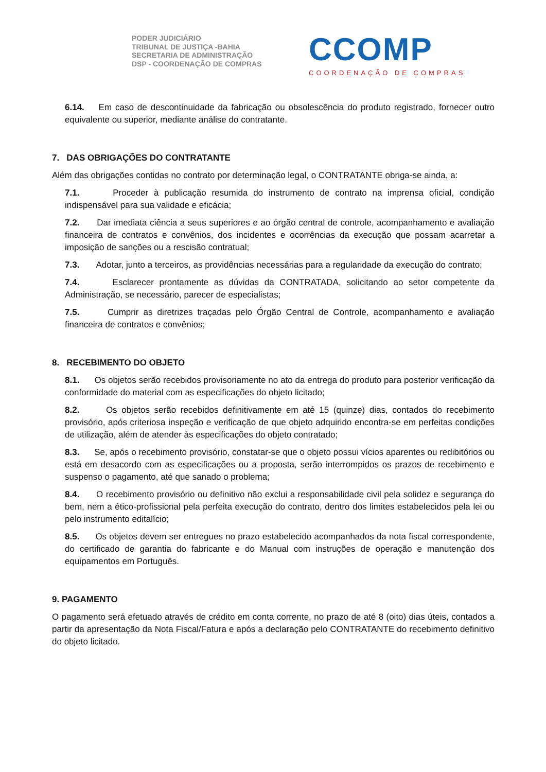PODER JUDICIÁRIO
TRIBUNAL DE JUSTIÇA -BAHIA
SECRETARIA DE ADMINISTRAÇÃO
DSP - COORDENAÇÃO DE COMPRAS
CCOMP
COORDENAÇÃO DE COMPRAS
6.14. Em caso de descontinuidade da fabricação ou obsolescência do produto registrado, fornecer outro equivalente ou superior, mediante análise do contratante.
7. DAS OBRIGAÇÕES DO CONTRATANTE
Além das obrigações contidas no contrato por determinação legal, o CONTRATANTE obriga-se ainda, a:
7.1. Proceder à publicação resumida do instrumento de contrato na imprensa oficial, condição indispensável para sua validade e eficácia;
7.2. Dar imediata ciência a seus superiores e ao órgão central de controle, acompanhamento e avaliação financeira de contratos e convênios, dos incidentes e ocorrências da execução que possam acarretar a imposição de sanções ou a rescisão contratual;
7.3. Adotar, junto a terceiros, as providências necessárias para a regularidade da execução do contrato;
7.4. Esclarecer prontamente as dúvidas da CONTRATADA, solicitando ao setor competente da Administração, se necessário, parecer de especialistas;
7.5. Cumprir as diretrizes traçadas pelo Órgão Central de Controle, acompanhamento e avaliação financeira de contratos e convênios;
8. RECEBIMENTO DO OBJETO
8.1. Os objetos serão recebidos provisoriamente no ato da entrega do produto para posterior verificação da conformidade do material com as especificações do objeto licitado;
8.2. Os objetos serão recebidos definitivamente em até 15 (quinze) dias, contados do recebimento provisório, após criteriosa inspeção e verificação de que objeto adquirido encontra-se em perfeitas condições de utilização, além de atender às especificações do objeto contratado;
8.3. Se, após o recebimento provisório, constatar-se que o objeto possui vícios aparentes ou redibitórios ou está em desacordo com as especificações ou a proposta, serão interrompidos os prazos de recebimento e suspenso o pagamento, até que sanado o problema;
8.4. O recebimento provisório ou definitivo não exclui a responsabilidade civil pela solidez e segurança do bem, nem a ético-profissional pela perfeita execução do contrato, dentro dos limites estabelecidos pela lei ou pelo instrumento editalício;
8.5. Os objetos devem ser entregues no prazo estabelecido acompanhados da nota fiscal correspondente, do certificado de garantia do fabricante e do Manual com instruções de operação e manutenção dos equipamentos em Português.
9. PAGAMENTO
O pagamento será efetuado através de crédito em conta corrente, no prazo de até 8 (oito) dias úteis, contados a partir da apresentação da Nota Fiscal/Fatura e após a declaração pelo CONTRATANTE do recebimento definitivo do objeto licitado.